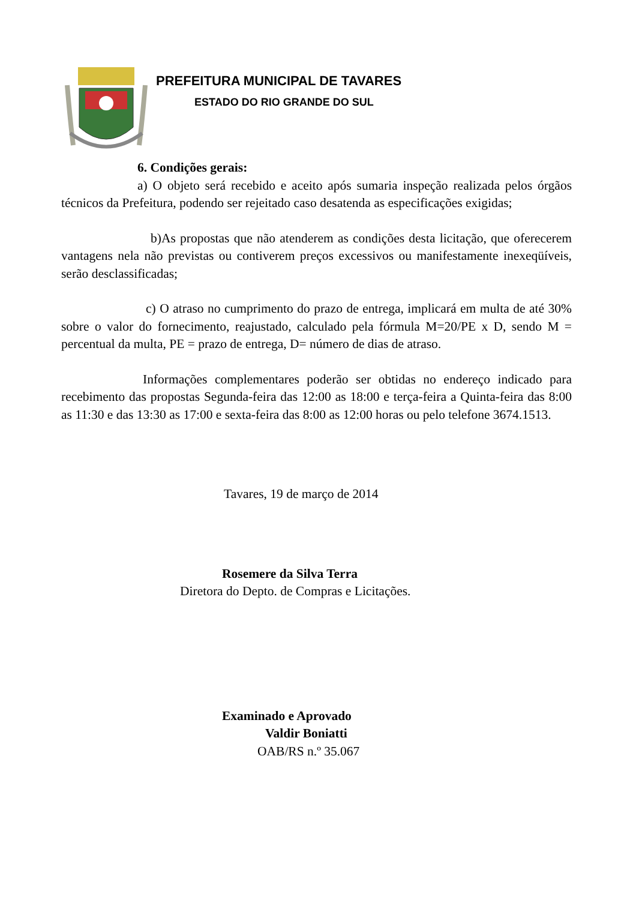PREFEITURA MUNICIPAL DE TAVARES
ESTADO DO RIO GRANDE DO SUL
6. Condições gerais:
a) O objeto será recebido e aceito após sumaria inspeção realizada pelos órgãos técnicos da Prefeitura, podendo ser rejeitado caso desatenda as especificações exigidas;
b)As propostas que não atenderem as condições desta licitação, que oferecerem vantagens nela não previstas ou contiverem preços excessivos ou manifestamente inexeqüíveis, serão desclassificadas;
c) O atraso no cumprimento do prazo de entrega, implicará em multa de até 30% sobre o valor do fornecimento, reajustado, calculado pela fórmula M=20/PE x D, sendo M = percentual da multa, PE = prazo de entrega, D= número de dias de atraso.
Informações complementares poderão ser obtidas no endereço indicado para recebimento das propostas Segunda-feira das 12:00 as 18:00 e terça-feira a Quinta-feira das 8:00 as 11:30 e das 13:30 as 17:00 e sexta-feira das 8:00 as 12:00 horas ou pelo telefone 3674.1513.
Tavares, 19 de março de 2014
Rosemere da Silva Terra
Diretora do Depto. de Compras e Licitações.
Examinado e Aprovado
Valdir Boniatti
OAB/RS n.º 35.067